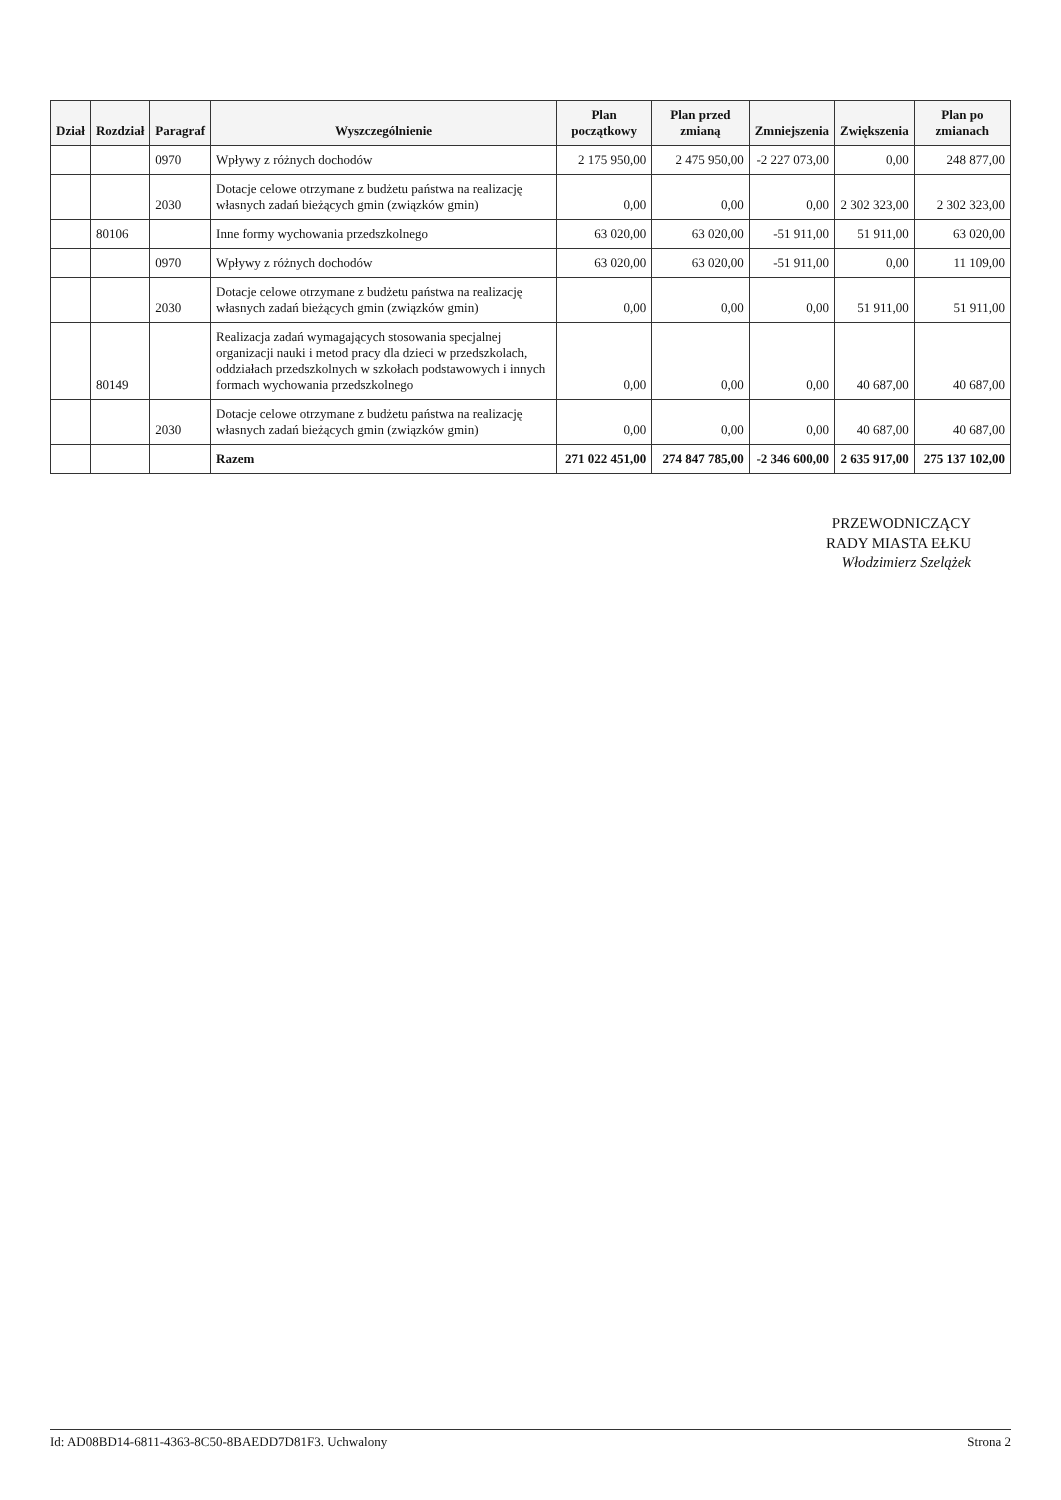| Dział | Rozdział | Paragraf | Wyszczególnienie | Plan początkowy | Plan przed zmianą | Zmniejszenia | Zwiększenia | Plan po zmianach |
| --- | --- | --- | --- | --- | --- | --- | --- | --- |
| | | 0970 | Wpływy z różnych dochodów | 2 175 950,00 | 2 475 950,00 | -2 227 073,00 | 0,00 | 248 877,00 |
| | | 2030 | Dotacje celowe otrzymane z budżetu państwa na realizację własnych zadań bieżących gmin (związków gmin) | 0,00 | 0,00 | 0,00 | 2 302 323,00 | 2 302 323,00 |
| | 80106 | | Inne formy wychowania przedszkolnego | 63 020,00 | 63 020,00 | -51 911,00 | 51 911,00 | 63 020,00 |
| | | 0970 | Wpływy z różnych dochodów | 63 020,00 | 63 020,00 | -51 911,00 | 0,00 | 11 109,00 |
| | | 2030 | Dotacje celowe otrzymane z budżetu państwa na realizację własnych zadań bieżących gmin (związków gmin) | 0,00 | 0,00 | 0,00 | 51 911,00 | 51 911,00 |
| | 80149 | | Realizacja zadań wymagających stosowania specjalnej organizacji nauki i metod pracy dla dzieci w przedszkolach, oddziałach przedszkolnych w szkołach podstawowych i innych formach wychowania przedszkolnego | 0,00 | 0,00 | 0,00 | 40 687,00 | 40 687,00 |
| | | 2030 | Dotacje celowe otrzymane z budżetu państwa na realizację własnych zadań bieżących gmin (związków gmin) | 0,00 | 0,00 | 0,00 | 40 687,00 | 40 687,00 |
| | | | Razem | 271 022 451,00 | 274 847 785,00 | -2 346 600,00 | 2 635 917,00 | 275 137 102,00 |
PRZEWODNICZĄCY
RADY MIASTA EŁKU
Włodzimierz Szelążek
Id: AD08BD14-6811-4363-8C50-8BAEDD7D81F3. Uchwalony Strona 2